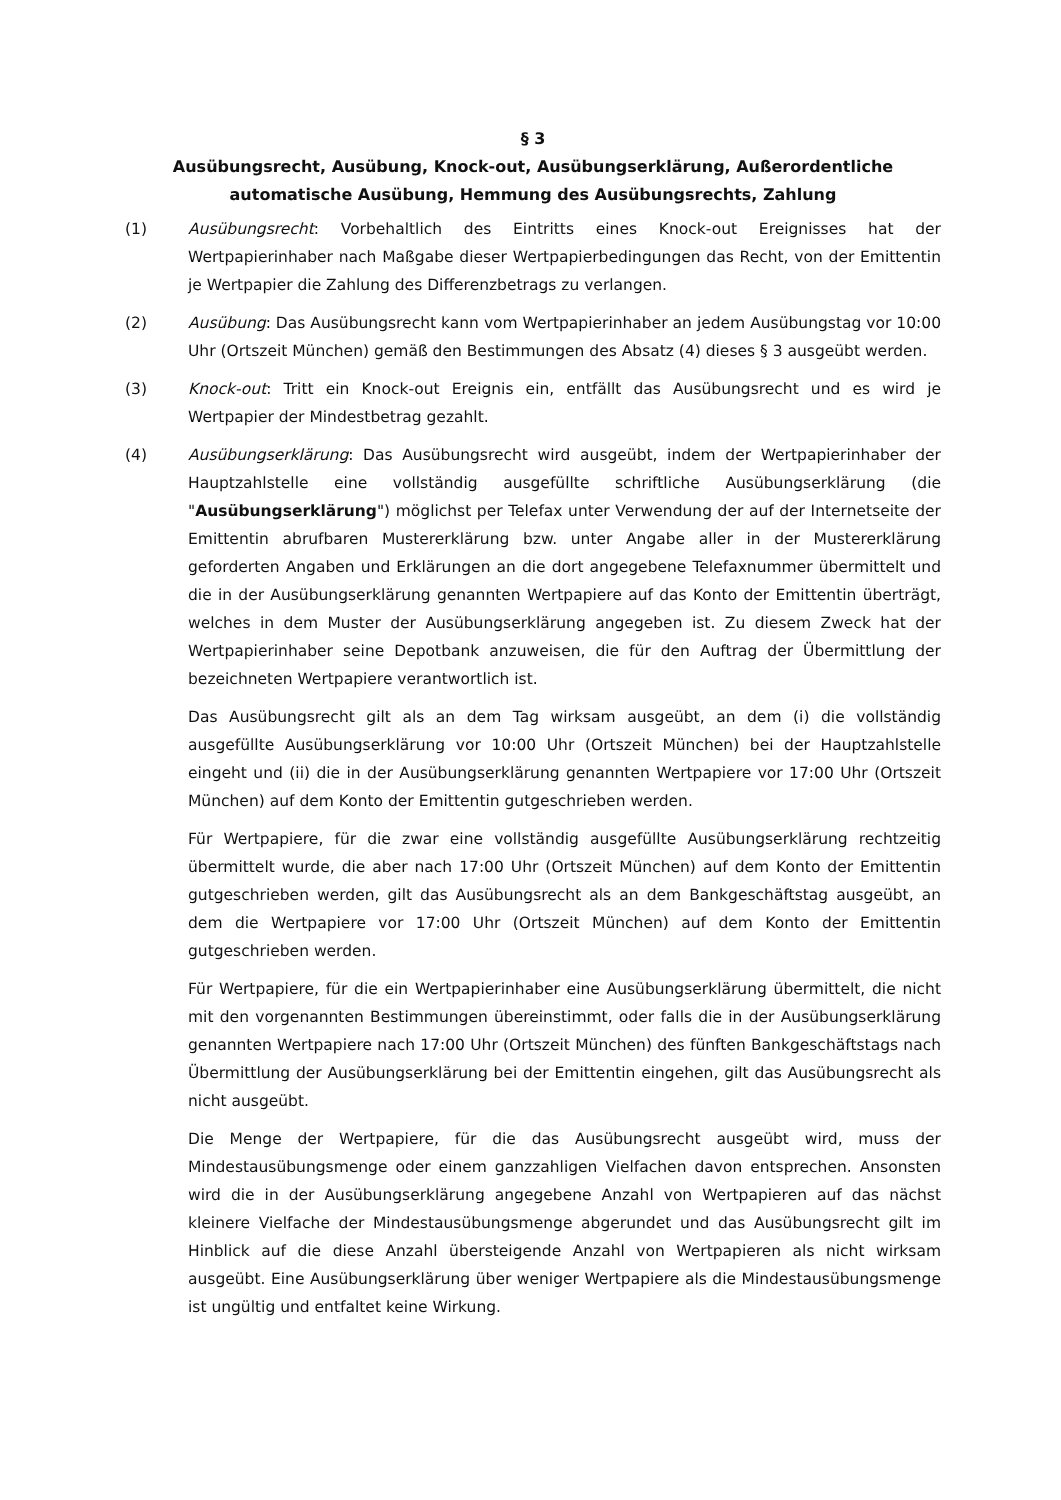§ 3
Ausübungsrecht, Ausübung, Knock-out, Ausübungserklärung, Außerordentliche automatische Ausübung, Hemmung des Ausübungsrechts, Zahlung
(1) Ausübungsrecht: Vorbehaltlich des Eintritts eines Knock-out Ereignisses hat der Wertpapierinhaber nach Maßgabe dieser Wertpapierbedingungen das Recht, von der Emittentin je Wertpapier die Zahlung des Differenzbetrags zu verlangen.
(2) Ausübung: Das Ausübungsrecht kann vom Wertpapierinhaber an jedem Ausübungstag vor 10:00 Uhr (Ortszeit München) gemäß den Bestimmungen des Absatz (4) dieses § 3 ausgeübt werden.
(3) Knock-out: Tritt ein Knock-out Ereignis ein, entfällt das Ausübungsrecht und es wird je Wertpapier der Mindestbetrag gezahlt.
(4) Ausübungserklärung: Das Ausübungsrecht wird ausgeübt, indem der Wertpapierinhaber der Hauptzahlstelle eine vollständig ausgefüllte schriftliche Ausübungserklärung (die "Ausübungserklärung") möglichst per Telefax unter Verwendung der auf der Internetseite der Emittentin abrufbaren Mustererklärung bzw. unter Angabe aller in der Mustererklärung geforderten Angaben und Erklärungen an die dort angegebene Telefaxnummer übermittelt und die in der Ausübungserklärung genannten Wertpapiere auf das Konto der Emittentin überträgt, welches in dem Muster der Ausübungserklärung angegeben ist. Zu diesem Zweck hat der Wertpapierinhaber seine Depotbank anzuweisen, die für den Auftrag der Übermittlung der bezeichneten Wertpapiere verantwortlich ist.
Das Ausübungsrecht gilt als an dem Tag wirksam ausgeübt, an dem (i) die vollständig ausgefüllte Ausübungserklärung vor 10:00 Uhr (Ortszeit München) bei der Hauptzahlstelle eingeht und (ii) die in der Ausübungserklärung genannten Wertpapiere vor 17:00 Uhr (Ortszeit München) auf dem Konto der Emittentin gutgeschrieben werden.
Für Wertpapiere, für die zwar eine vollständig ausgefüllte Ausübungserklärung rechtzeitig übermittelt wurde, die aber nach 17:00 Uhr (Ortszeit München) auf dem Konto der Emittentin gutgeschrieben werden, gilt das Ausübungsrecht als an dem Bankgeschäftstag ausgeübt, an dem die Wertpapiere vor 17:00 Uhr (Ortszeit München) auf dem Konto der Emittentin gutgeschrieben werden.
Für Wertpapiere, für die ein Wertpapierinhaber eine Ausübungserklärung übermittelt, die nicht mit den vorgenannten Bestimmungen übereinstimmt, oder falls die in der Ausübungserklärung genannten Wertpapiere nach 17:00 Uhr (Ortszeit München) des fünften Bankgeschäftstags nach Übermittlung der Ausübungserklärung bei der Emittentin eingehen, gilt das Ausübungsrecht als nicht ausgeübt.
Die Menge der Wertpapiere, für die das Ausübungsrecht ausgeübt wird, muss der Mindestausübungsmenge oder einem ganzzahligen Vielfachen davon entsprechen. Ansonsten wird die in der Ausübungserklärung angegebene Anzahl von Wertpapieren auf das nächst kleinere Vielfache der Mindestausübungsmenge abgerundet und das Ausübungsrecht gilt im Hinblick auf die diese Anzahl übersteigende Anzahl von Wertpapieren als nicht wirksam ausgeübt. Eine Ausübungserklärung über weniger Wertpapiere als die Mindestausübungsmenge ist ungültig und entfaltet keine Wirkung.